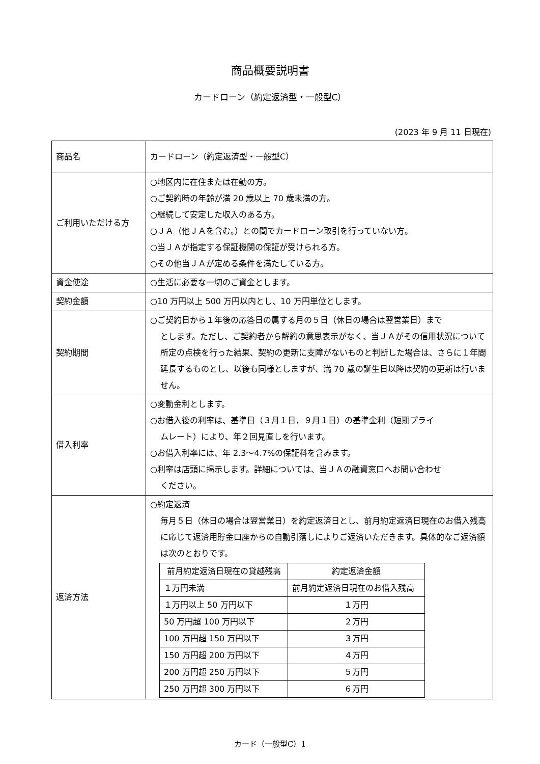商品概要説明書
カードローン（約定返済型・一般型C）
(2023 年 9 月 11 日現在)
| 商品名 | カードローン（約定返済型・一般型C） |
| ご利用いただける方 | ○地区内に在住または在勤の方。 ○ご契約時の年齢が満 20 歳以上 70 歳未満の方。 ○継続して安定した収入のある方。 ○ＪＡ（他ＪＡを含む。）との間でカードローン取引を行っていない方。 ○当ＪＡが指定する保証機関の保証が受けられる方。 ○その他当ＪＡが定める条件を満たしている方。 |
| 資金使途 | ○生活に必要な一切のご資金とします。 |
| 契約金額 | ○10 万円以上 500 万円以内とし、10 万円単位とします。 |
| 契約期間 | ○ご契約日から１年後の応答日の属する月の５日（休日の場合は翌営業日）まで とします。ただし、ご契約者から解約の意思表示がなく、当ＪＡがその信用状況について所定の点検を行った結果、契約の更新に支障がないものと判断した場合は、さらに１年間延長するものとし、以後も同様としますが、満 70 歳の誕生日以降は契約の更新は行いません。 |
| 借入利率 | ○変動金利とします。 ○お借入後の利率は、基準日（３月１日，９月１日）の基準金利（短期プライ ムレート）により、年２回見直しを行います。 ○お借入利率には、年 2.3～4.7%の保証料を含みます。 ○利率は店頭に掲示します。詳細については、当ＪＡの融資窓口へお問い合わせ ください。 |
| 返済方法 | ○約定返済 毎月５日（休日の場合は翌営業日）を約定返済日とし、前月約定返済日現在のお借入残高に応じて返済用貯金口座からの自動引落しによりご返済いただきます。具体的なご返済額は次のとおりです。 / 前月約定返済日現在の貸越残高 / 約定返済金額 / / --- / --- / / １万円未満 / 前月約定返済日現在のお借入残高 / / １万円以上 50 万円以下 / １万円 / / 50 万円超 100 万円以下 / ２万円 / / 100 万円超 150 万円以下 / ３万円 / / 150 万円超 200 万円以下 / ４万円 / / 200 万円超 250 万円以下 / ５万円 / / 250 万円超 300 万円以下 / ６万円 / |
カード（一般型C）1